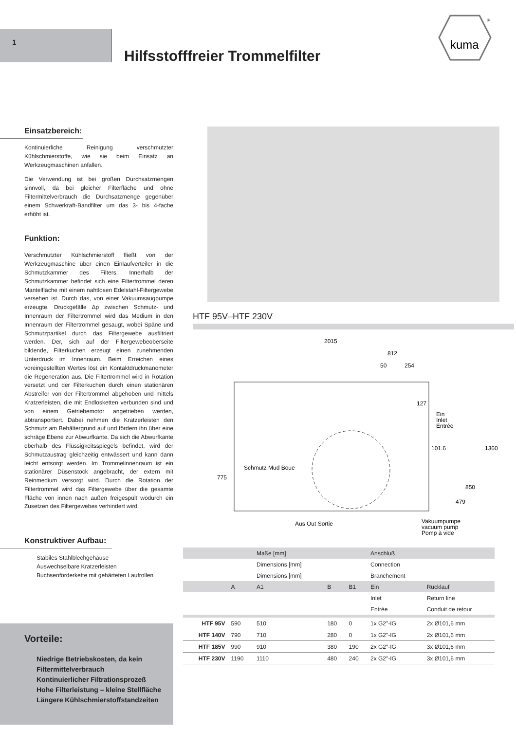1
Hilfsstofffreier Trommelfilter
kuma
®
Einsatzbereich:
Kontinuierliche Reinigung verschmutzter Kühlschmierstoffe, wie sie beim Einsatz an Werkzeugmaschinen anfallen.
Die Verwendung ist bei großen Durchsatzmengen sinnvoll, da bei gleicher Filterfläche und ohne Filtermittelverbrauch die Durchsatzmenge gegenüber einem Schwerkraft-Bandfilter um das 3- bis 4-fache erhöht ist.
Funktion:
Verschmutzter Kühlschmierstoff fließt von der Werkzeugmaschine über einen Einlaufverteiler in die Schmutzkammer des Filters. Innerhalb der Schmutzkammer befindet sich eine Filtertrommel deren Mantelfläche mit einem nahtlosen Edelstahl-Filtergewebe versehen ist. Durch das, von einer Vakuumsaugpumpe erzeugte, Druckgefälle Δp zwischen Schmutz- und Innenraum der Filtertrommel wird das Medium in den Innenraum der Filtertrommel gesaugt, wobei Späne und Schmutzpartikel durch das Filtergewebe ausfiltriert werden. Der, sich auf der Filtergewebeoberseite bildende, Filterkuchen erzeugt einen zunehmenden Unterdruck im Innenraum. Beim Erreichen eines voreingestellten Wertes löst ein Kontaktdruckmanometer die Regeneration aus. Die Filtertrommel wird in Rotation versetzt und der Filterkuchen durch einen stationären Abstreifer von der Filtertrommel abgehoben und mittels Kratzerleisten, die mit Endlosketten verbunden sind und von einem Getriebemotor angetrieben werden, abtransportiert. Dabei nehmen die Kratzerleisten den Schmutz am Behältergrund auf und fördern ihn über eine schräge Ebene zur Abwurfkante. Da sich die Abwurfkante oberhalb des Flüssigkeitsspiegels befindet, wird der Schmutzaustrag gleichzeitig entwässert und kann dann leicht entsorgt werden. Im Trommelinnenraum ist ein stationärer Düsenstock angebracht, der extern mit Reinmedium versorgt wird. Durch die Rotation der Filtertrommel wird das Filtergewebe über die gesamte Fläche von innen nach außen freigespült wodurch ein Zusetzen des Filtergewebes verhindert wird.
Konstruktiver Aufbau:
Stabiles Stahlblechgehäuse
Auswechselbare Kratzerleisten
Buchsenförderkette mit gehärteten Laufrollen
Vorteile:
Niedrige Betriebskosten, da kein Filtermittelverbrauch
Kontinuierlicher Filtrationsprozeß
Hohe Filterleistung – kleine Stellfläche
Längere Kühlschmierstoffstandzeiten
HTF 95V–HTF 230V
2015
812
50
254
127
Ein
Inlet
Entrée
101.6
1360
850
479
775
Schmutz Mud Boue
Aus Out Sortie
Vakuumpumpe
vacuum pump
Pomp à vide
| | | Maße [mm] | | | Anschluß | |
| | | Dimensions [mm] | | | Connection | |
| | | Dimensions [mm] | | | Branchement | |
| | A | A1 | B | B1 | Ein | Rücklauf |
| | | | | | Inlet | Return line |
| | | | | | Entrée | Conduit de retour |
| HTF 95V | 590 | 510 | 180 | 0 | 1x G2"-IG | 2x Ø101,6 mm |
| HTF 140V | 790 | 710 | 280 | 0 | 1x G2"-IG | 2x Ø101,6 mm |
| HTF 185V | 990 | 910 | 380 | 190 | 2x G2"-IG | 3x Ø101,6 mm |
| HTF 230V | 1190 | 1110 | 480 | 240 | 2x G2"-IG | 3x Ø101,6 mm |